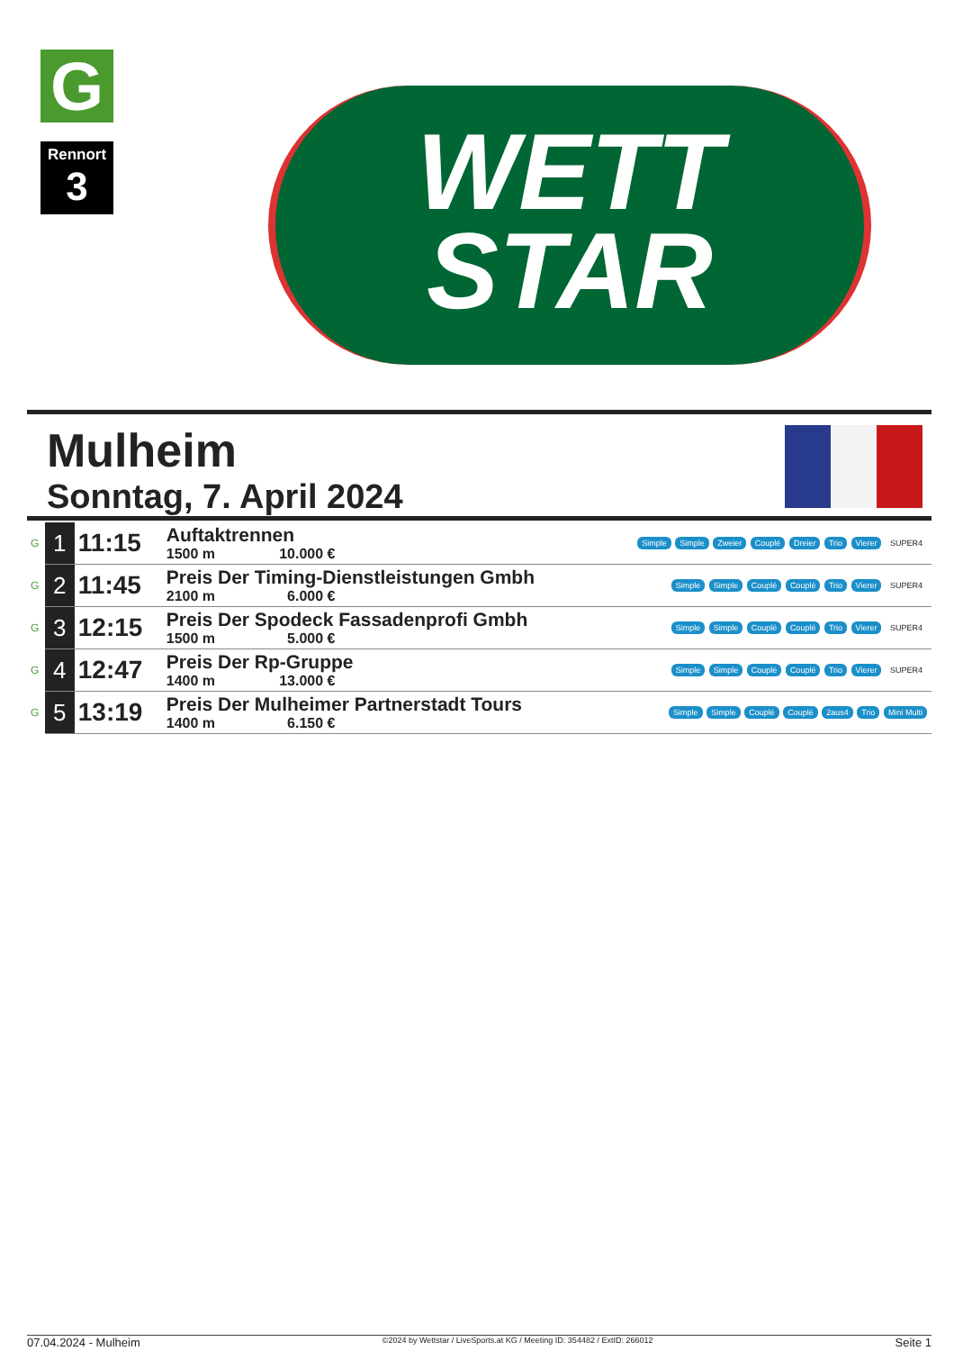G
Rennort
3
WETT
STAR
Mulheim
Sonntag, 7. April 2024
| G | 1 | 11:15 | Auftaktrennen 1500 m 10.000 € | Simple Simple Zweier Couplé Dreier Trio Vierer SUPER4 |
| G | 2 | 11:45 | Preis Der Timing-Dienstleistungen Gmbh 2100 m 6.000 € | Simple Simple Couplé Couplé Trio Vierer SUPER4 |
| G | 3 | 12:15 | Preis Der Spodeck Fassadenprofi Gmbh 1500 m 5.000 € | Simple Simple Couplé Couplé Trio Vierer SUPER4 |
| G | 4 | 12:47 | Preis Der Rp-Gruppe 1400 m 13.000 € | Simple Simple Couplé Couplé Trio Vierer SUPER4 |
| G | 5 | 13:19 | Preis Der Mulheimer Partnerstadt Tours 1400 m 6.150 € | Simple Simple Couplé Couplé 2aus4 Trio Mini Multi |
07.04.2024 - Mulheim ©2024 by Wettstar / LiveSports.at KG / Meeting ID: 354482 / ExtID: 266012 Seite 1